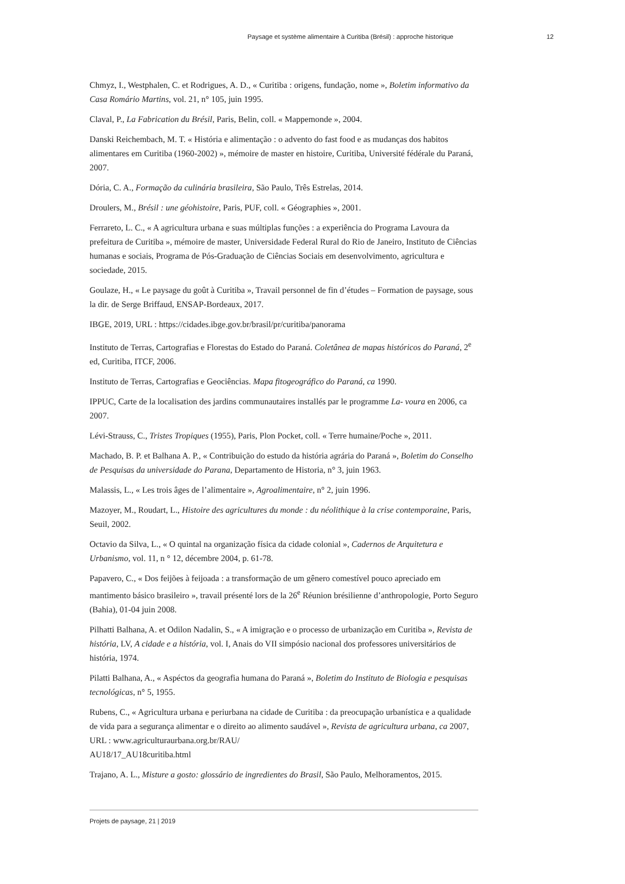Paysage et système alimentaire à Curitiba (Brésil) : approche historique 12
Chmyz, I., Westphalen, C. et Rodrigues, A. D., « Curitiba : origens, fundação, nome », Boletim informativo da Casa Romário Martins, vol. 21, n° 105, juin 1995.
Claval, P., La Fabrication du Brésil, Paris, Belin, coll. « Mappemonde », 2004.
Danski Reichembach, M. T. « História e alimentação : o advento do fast food e as mudanças dos habitos alimentares em Curitiba (1960-2002) », mémoire de master en histoire, Curitiba, Université fédérale du Paraná, 2007.
Dória, C. A., Formação da culinária brasileira, São Paulo, Três Estrelas, 2014.
Droulers, M., Brésil : une géohistoire, Paris, PUF, coll. « Géographies », 2001.
Ferrareto, L. C., « A agricultura urbana e suas múltiplas funções : a experiência do Programa Lavoura da prefeitura de Curitiba », mémoire de master, Universidade Federal Rural do Rio de Janeiro, Instituto de Ciências humanas e sociais, Programa de Pós-Graduação de Ciências Sociais em desenvolvimento, agricultura e sociedade, 2015.
Goulaze, H., « Le paysage du goût à Curitiba », Travail personnel de fin d’études – Formation de paysage, sous la dir. de Serge Briffaud, ENSAP-Bordeaux, 2017.
IBGE, 2019, URL : https://cidades.ibge.gov.br/brasil/pr/curitiba/panorama
Instituto de Terras, Cartografias e Florestas do Estado do Paraná. Coletânea de mapas históricos do Paraná, 2<sup>e</sup> ed, Curitiba, ITCF, 2006.
Instituto de Terras, Cartografias e Geociências. Mapa fitogeográfico do Paraná, ca 1990.
IPPUC, Carte de la localisation des jardins communautaires installés par le programme La- voura en 2006, ca 2007.
Lévi-Strauss, C., Tristes Tropiques (1955), Paris, Plon Pocket, coll. « Terre humaine/Poche », 2011.
Machado, B. P. et Balhana A. P., « Contribuição do estudo da história agrária do Paraná », Boletim do Conselho de Pesquisas da universidade do Parana, Departamento de Historia, n° 3, juin 1963.
Malassis, L., « Les trois âges de l’alimentaire », Agroalimentaire, n° 2, juin 1996.
Mazoyer, M., Roudart, L., Histoire des agricultures du monde : du néolithique à la crise contemporaine, Paris, Seuil, 2002.
Octavio da Silva, L., « O quintal na organização física da cidade colonial », Cadernos de Arquitetura e Urbanismo, vol. 11, n ° 12, décembre 2004, p. 61-78.
Papavero, C., « Dos feijões à feijoada : a transformação de um gênero comestível pouco apreciado em mantimento básico brasileiro », travail présenté lors de la 26<sup>e</sup> Réunion brésilienne d’anthropologie, Porto Seguro (Bahia), 01-04 juin 2008.
Pilhatti Balhana, A. et Odilon Nadalin, S., « A imigração e o processo de urbanização em Curitiba », Revista de história, LV, A cidade e a história, vol. I, Anais do VII simpósio nacional dos professores universitários de história, 1974.
Pilatti Balhana, A., « Aspéctos da geografia humana do Paraná », Boletim do Instituto de Biologia e pesquisas tecnológicas, n° 5, 1955.
Rubens, C., « Agricultura urbana e periurbana na cidade de Curitiba : da preocupação urbanística e a qualidade de vida para a segurança alimentar e o direito ao alimento saudável », Revista de agricultura urbana, ca 2007, URL : www.agriculturaurbana.org.br/RAU/
AU18/17_AU18curitiba.html
Trajano, A. L., Misture a gosto: glossário de ingredientes do Brasil, São Paulo, Melhoramentos, 2015.
Projets de paysage, 21 | 2019